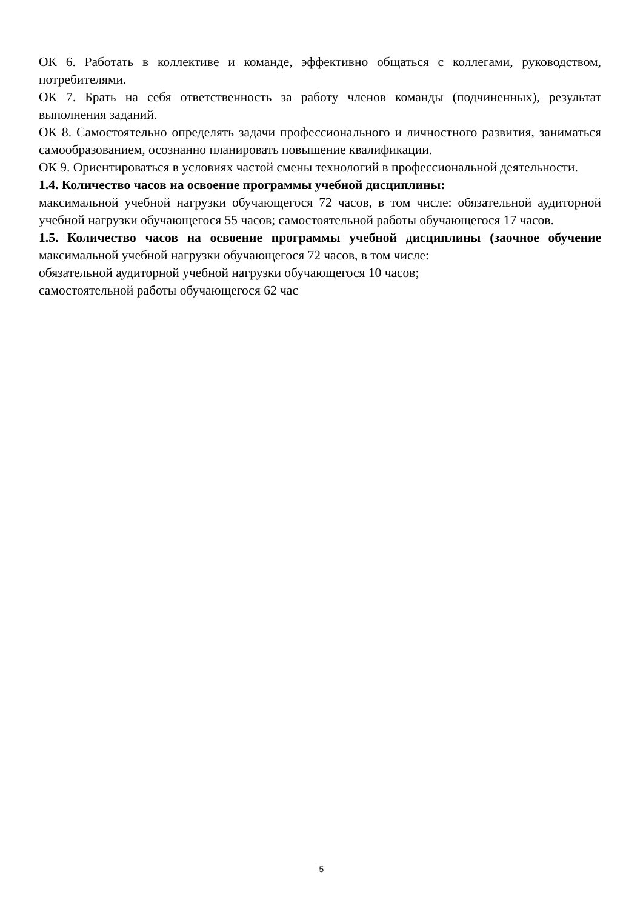ОК 6. Работать в коллективе и команде, эффективно общаться с коллегами, руководством, потребителями.
ОК 7. Брать на себя ответственность за работу членов команды (подчиненных), результат выполнения заданий.
ОК 8. Самостоятельно определять задачи профессионального и личностного развития, заниматься самообразованием, осознанно планировать повышение квалификации.
ОК 9. Ориентироваться в условиях частой смены технологий в профессиональной деятельности.
1.4. Количество часов на освоение программы учебной дисциплины:
максимальной учебной нагрузки обучающегося 72 часов, в том числе: обязательной аудиторной учебной нагрузки обучающегося 55 часов; самостоятельной работы обучающегося 17 часов.
1.5. Количество часов на освоение программы учебной дисциплины (заочное обучение максимальной учебной нагрузки обучающегося 72 часов, в том числе:
обязательной аудиторной учебной нагрузки обучающегося 10 часов;
самостоятельной работы обучающегося 62 час
5